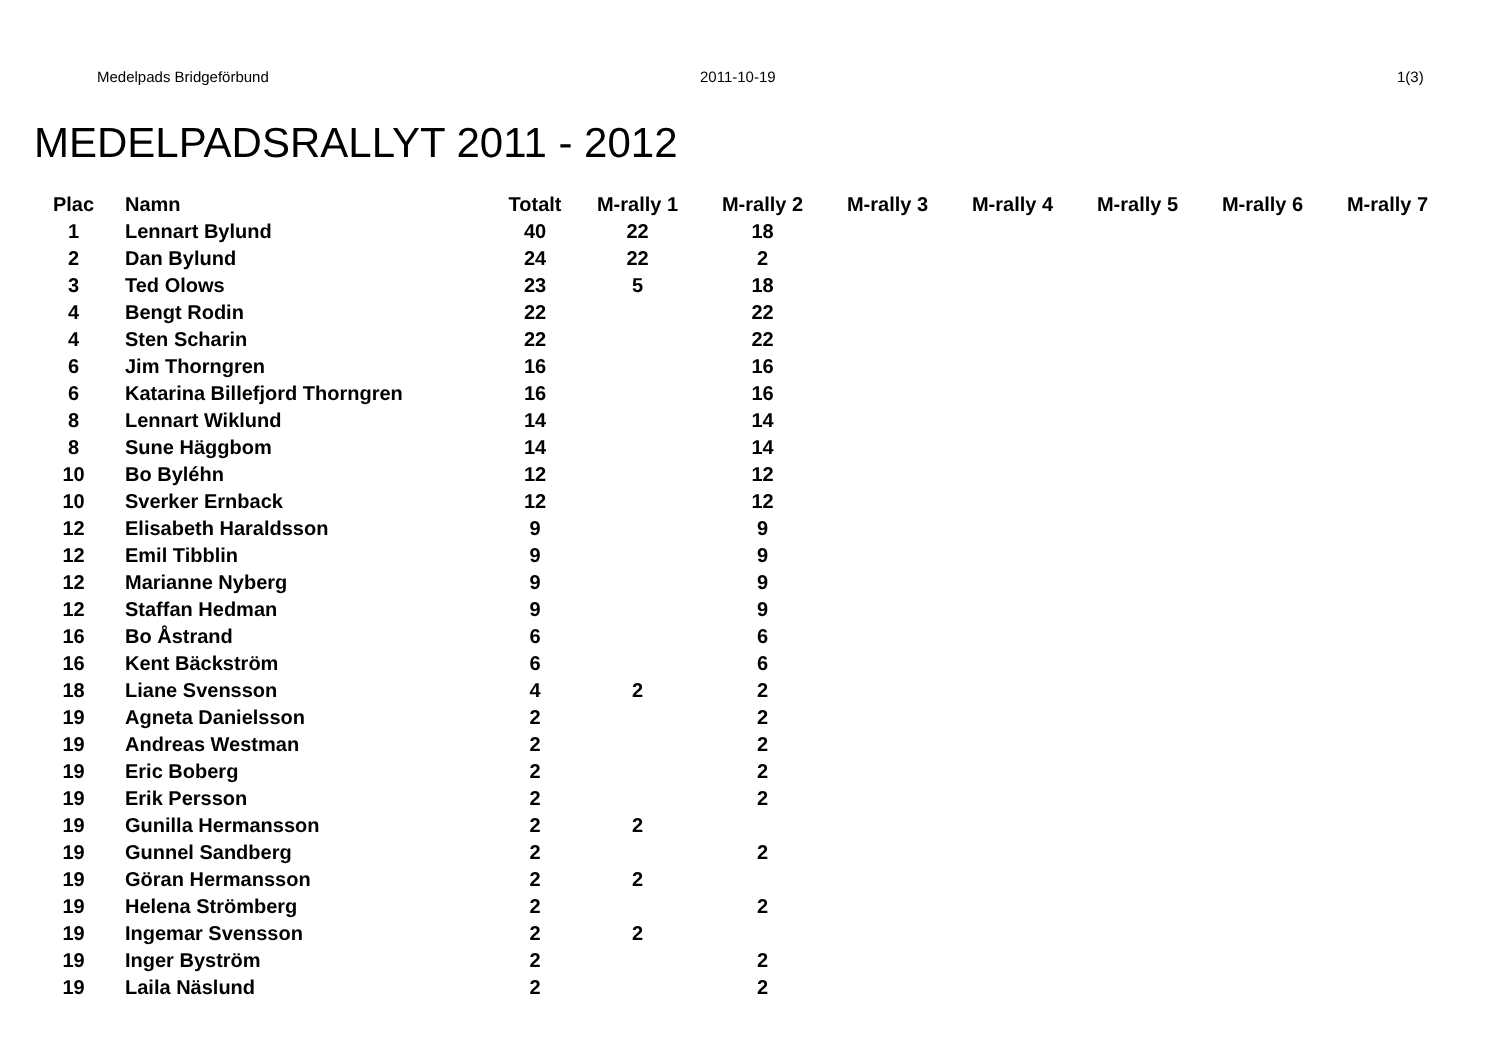Medelpads Bridgeförbund 2011-10-19 1(3)
MEDELPADSRALLYT 2011 - 2012
| Plac | Namn | Totalt | M-rally 1 | M-rally 2 | M-rally 3 | M-rally 4 | M-rally 5 | M-rally 6 | M-rally 7 |
| --- | --- | --- | --- | --- | --- | --- | --- | --- | --- |
| 1 | Lennart Bylund | 40 | 22 | 18 | | | | | |
| 2 | Dan Bylund | 24 | 22 | 2 | | | | | |
| 3 | Ted Olows | 23 | 5 | 18 | | | | | |
| 4 | Bengt Rodin | 22 | | 22 | | | | | |
| 4 | Sten Scharin | 22 | | 22 | | | | | |
| 6 | Jim Thorngren | 16 | | 16 | | | | | |
| 6 | Katarina Billefjord Thorngren | 16 | | 16 | | | | | |
| 8 | Lennart Wiklund | 14 | | 14 | | | | | |
| 8 | Sune Häggbom | 14 | | 14 | | | | | |
| 10 | Bo Byléhn | 12 | | 12 | | | | | |
| 10 | Sverker Ernback | 12 | | 12 | | | | | |
| 12 | Elisabeth Haraldsson | 9 | | 9 | | | | | |
| 12 | Emil Tibblin | 9 | | 9 | | | | | |
| 12 | Marianne Nyberg | 9 | | 9 | | | | | |
| 12 | Staffan Hedman | 9 | | 9 | | | | | |
| 16 | Bo Åstrand | 6 | | 6 | | | | | |
| 16 | Kent Bäckström | 6 | | 6 | | | | | |
| 18 | Liane Svensson | 4 | 2 | 2 | | | | | |
| 19 | Agneta Danielsson | 2 | | 2 | | | | | |
| 19 | Andreas Westman | 2 | | 2 | | | | | |
| 19 | Eric Boberg | 2 | | 2 | | | | | |
| 19 | Erik Persson | 2 | | 2 | | | | | |
| 19 | Gunilla Hermansson | 2 | 2 | | | | | | |
| 19 | Gunnel Sandberg | 2 | | 2 | | | | | |
| 19 | Göran Hermansson | 2 | 2 | | | | | | |
| 19 | Helena Strömberg | 2 | | 2 | | | | | |
| 19 | Ingemar Svensson | 2 | 2 | | | | | | |
| 19 | Inger Byström | 2 | | 2 | | | | | |
| 19 | Laila Näslund | 2 | | 2 | | | | | |